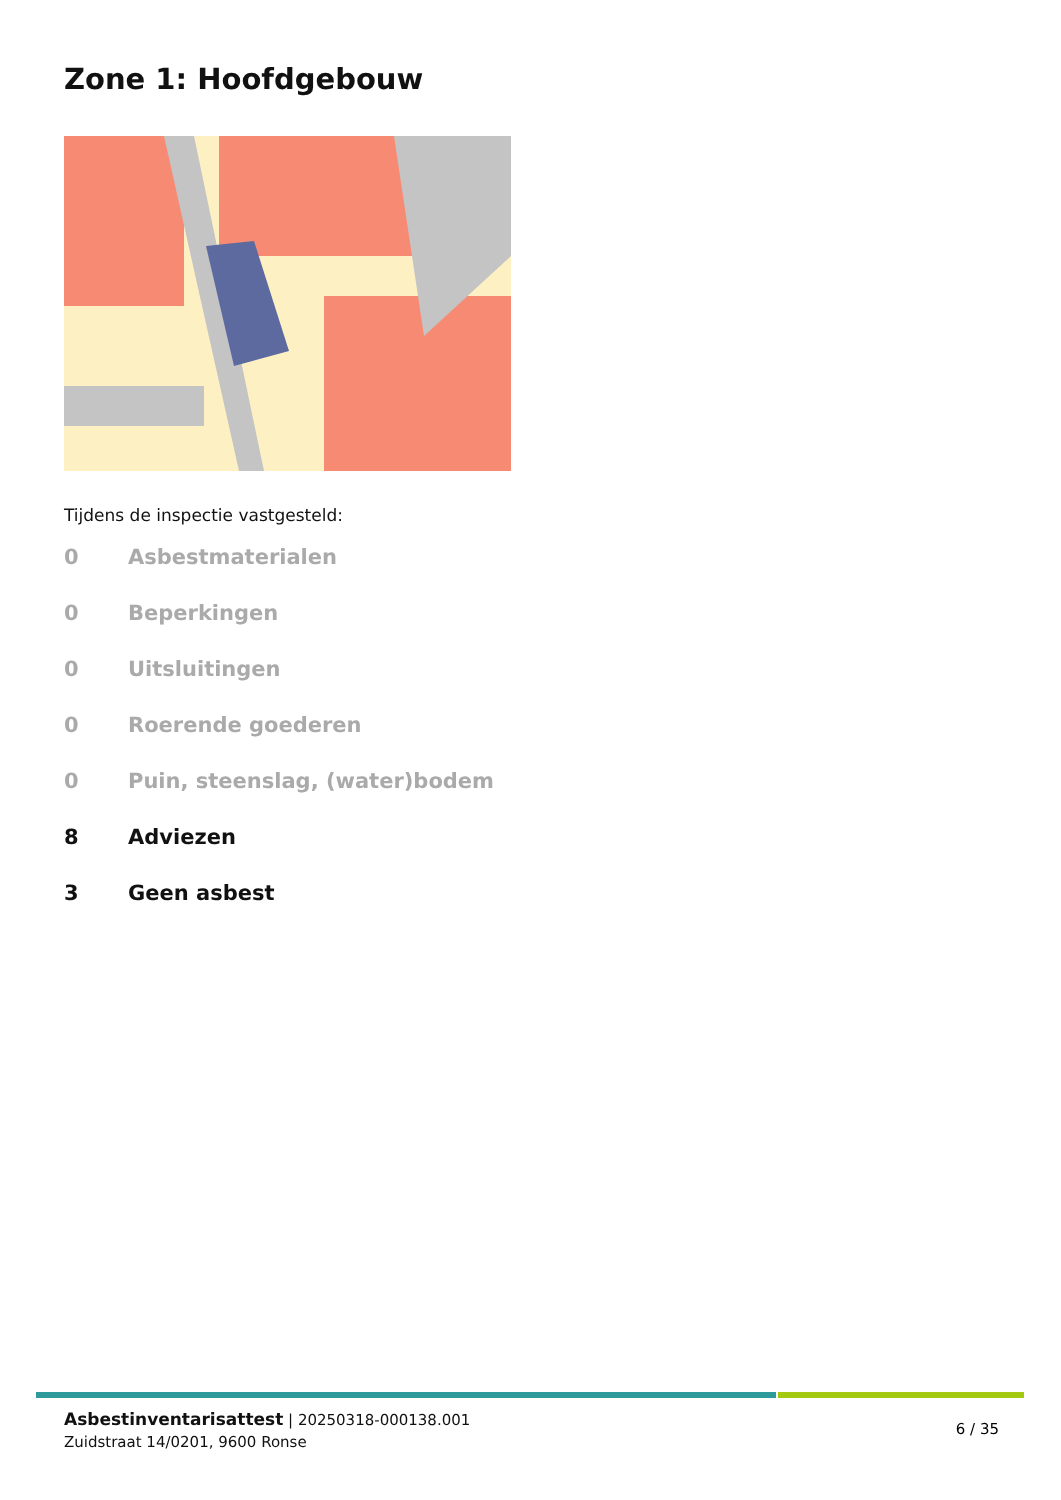Zone 1: Hoofdgebouw
Tijdens de inspectie vastgesteld:
0 Asbestmaterialen
0 Beperkingen
0 Uitsluitingen
0 Roerende goederen
0 Puin, steenslag, (water)bodem
8 Adviezen
3 Geen asbest
Asbestinventarisattest | 20250318-000138.001
Zuidstraat 14/0201, 9600 Ronse
6 / 35